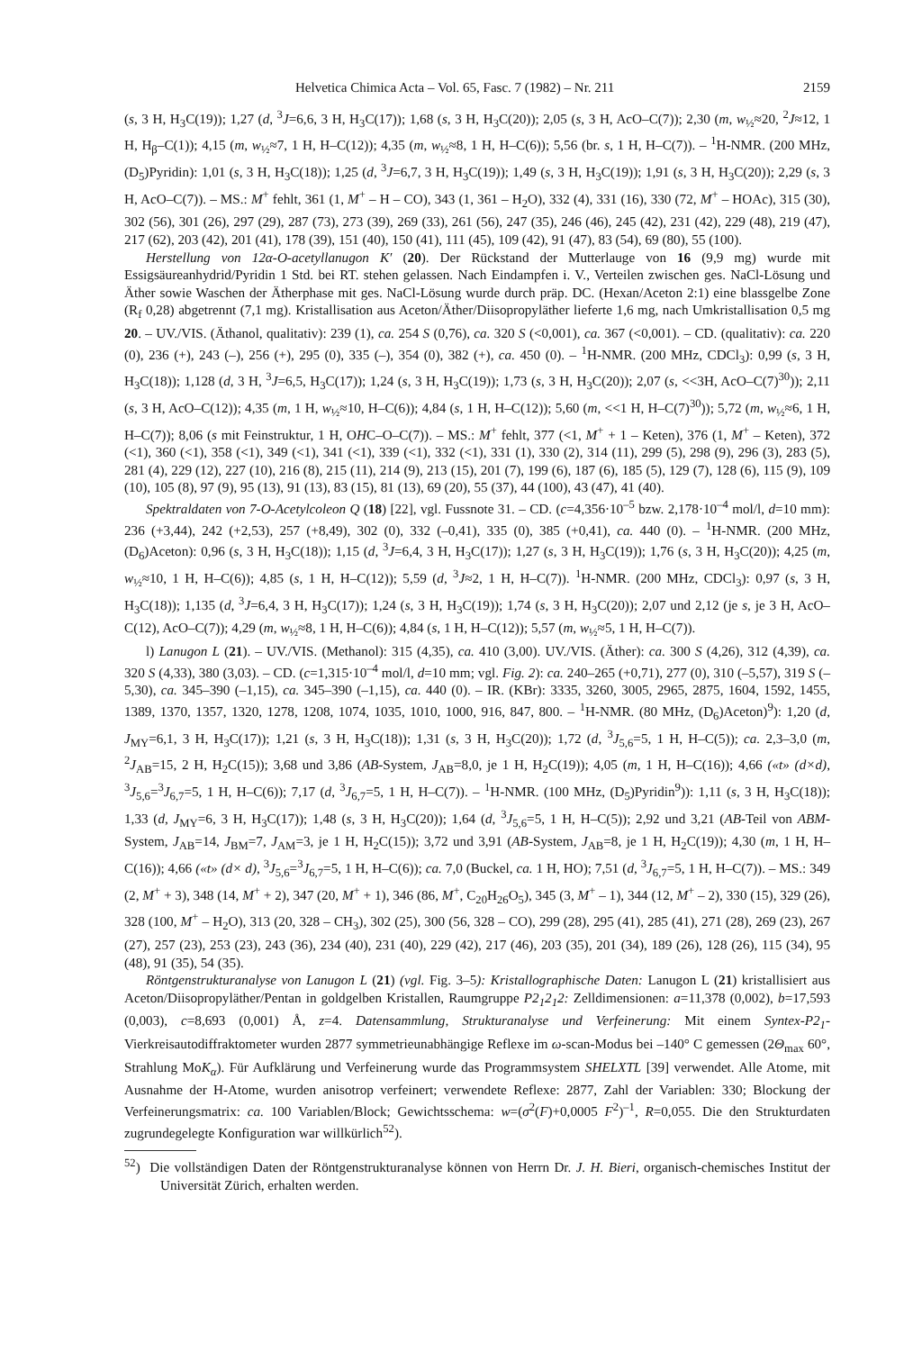Helvetica Chimica Acta – Vol. 65, Fasc. 7 (1982) – Nr. 211 2159
(s, 3 H, H<sub>3</sub>C(19)); 1,27 (d, <sup>3</sup>J=6,6, 3 H, H<sub>3</sub>C(17)); 1,68 (s, 3 H, H<sub>3</sub>C(20)); 2,05 (s, 3 H, AcO–C(7)); 2,30 (m, w<sub>½</sub>≈20, <sup>2</sup>J≈12, 1 H, H<sub>β</sub>–C(1)); 4,15 (m, w<sub>½</sub>≈7, 1 H, H–C(12)); 4,35 (m, w<sub>½</sub>≈8, 1 H, H–C(6)); 5,56 (br. s, 1 H, H–C(7)). – <sup>1</sup>H-NMR. (200 MHz, (D<sub>5</sub>)Pyridin): 1,01 (s, 3 H, H<sub>3</sub>C(18)); 1,25 (d, <sup>3</sup>J=6,7, 3 H, H<sub>3</sub>C(19)); 1,49 (s, 3 H, H<sub>3</sub>C(19)); 1,91 (s, 3 H, H<sub>3</sub>C(20)); 2,29 (s, 3 H, AcO–C(7)). – MS.: M<sup>+</sup> fehlt, 361 (1, M<sup>+</sup> – H – CO), 343 (1, 361 – H<sub>2</sub>O), 332 (4), 331 (16), 330 (72, M<sup>+</sup> – HOAc), 315 (30), 302 (56), 301 (26), 297 (29), 287 (73), 273 (39), 269 (33), 261 (56), 247 (35), 246 (46), 245 (42), 231 (42), 229 (48), 219 (47), 217 (62), 203 (42), 201 (41), 178 (39), 151 (40), 150 (41), 111 (45), 109 (42), 91 (47), 83 (54), 69 (80), 55 (100).
Herstellung von 12α-O-acetyllanugon K′ (20). Der Rückstand der Mutterlauge von 16 (9,9 mg) wurde mit Essigsäureanhydrid/Pyridin 1 Std. bei RT. stehen gelassen. Nach Eindampfen i. V., Verteilen zwischen ges. NaCl-Lösung und Äther sowie Waschen der Ätherphase mit ges. NaCl-Lösung wurde durch präp. DC. (Hexan/Aceton 2:1) eine blassgelbe Zone (R<sub>f</sub> 0,28) abgetrennt (7,1 mg). Kristallisation aus Aceton/Äther/Diisopropyläther lieferte 1,6 mg, nach Umkristallisation 0,5 mg 20. – UV./VIS. (Äthanol, qualitativ): 239 (1), ca. 254 S (0,76), ca. 320 S (<0,001), ca. 367 (<0,001). – CD. (qualitativ): ca. 220 (0), 236 (+), 243 (–), 256 (+), 295 (0), 335 (–), 354 (0), 382 (+), ca. 450 (0). – <sup>1</sup>H-NMR. (200 MHz, CDCl<sub>3</sub>): 0,99 (s, 3 H, H<sub>3</sub>C(18)); 1,128 (d, 3 H, <sup>3</sup>J=6,5, H<sub>3</sub>C(17)); 1,24 (s, 3 H, H<sub>3</sub>C(19)); 1,73 (s, 3 H, H<sub>3</sub>C(20)); 2,07 (s, <<3H, AcO–C(7)<sup>30</sup>)); 2,11 (s, 3 H, AcO–C(12)); 4,35 (m, 1 H, w<sub>½</sub>≈10, H–C(6)); 4,84 (s, 1 H, H–C(12)); 5,60 (m, <<1 H, H–C(7)<sup>30</sup>)); 5,72 (m, w<sub>½</sub>≈6, 1 H, H–C(7)); 8,06 (s mit Feinstruktur, 1 H, OHC–O–C(7)). – MS.: M<sup>+</sup> fehlt, 377 (<1, M<sup>+</sup> + 1 – Keten), 376 (1, M<sup>+</sup> – Keten), 372 (<1), 360 (<1), 358 (<1), 349 (<1), 341 (<1), 339 (<1), 332 (<1), 331 (1), 330 (2), 314 (11), 299 (5), 298 (9), 296 (3), 283 (5), 281 (4), 229 (12), 227 (10), 216 (8), 215 (11), 214 (9), 213 (15), 201 (7), 199 (6), 187 (6), 185 (5), 129 (7), 128 (6), 115 (9), 109 (10), 105 (8), 97 (9), 95 (13), 91 (13), 83 (15), 81 (13), 69 (20), 55 (37), 44 (100), 43 (47), 41 (40).
Spektraldaten von 7-O-Acetylcoleon Q (18) [22], vgl. Fussnote 31. – CD. (c=4,356·10<sup>–5</sup> bzw. 2,178·10<sup>–4</sup> mol/l, d=10 mm): 236 (+3,44), 242 (+2,53), 257 (+8,49), 302 (0), 332 (–0,41), 335 (0), 385 (+0,41), ca. 440 (0). – <sup>1</sup>H-NMR. (200 MHz, (D<sub>6</sub>)Aceton): 0,96 (s, 3 H, H<sub>3</sub>C(18)); 1,15 (d, <sup>3</sup>J=6,4, 3 H, H<sub>3</sub>C(17)); 1,27 (s, 3 H, H<sub>3</sub>C(19)); 1,76 (s, 3 H, H<sub>3</sub>C(20)); 4,25 (m, w<sub>½</sub>≈10, 1 H, H–C(6)); 4,85 (s, 1 H, H–C(12)); 5,59 (d, <sup>3</sup>J≈2, 1 H, H–C(7)). <sup>1</sup>H-NMR. (200 MHz, CDCl<sub>3</sub>): 0,97 (s, 3 H, H<sub>3</sub>C(18)); 1,135 (d, <sup>3</sup>J=6,4, 3 H, H<sub>3</sub>C(17)); 1,24 (s, 3 H, H<sub>3</sub>C(19)); 1,74 (s, 3 H, H<sub>3</sub>C(20)); 2,07 und 2,12 (je s, je 3 H, AcO–C(12), AcO–C(7)); 4,29 (m, w<sub>½</sub>≈8, 1 H, H–C(6)); 4,84 (s, 1 H, H–C(12)); 5,57 (m, w<sub>½</sub>≈5, 1 H, H–C(7)).
l) Lanugon L (21). – UV./VIS. (Methanol): 315 (4,35), ca. 410 (3,00). UV./VIS. (Äther): ca. 300 S (4,26), 312 (4,39), ca. 320 S (4,33), 380 (3,03). – CD. (c=1,315·10<sup>–4</sup> mol/l, d=10 mm; vgl. Fig. 2): ca. 240–265 (+0,71), 277 (0), 310 (–5,57), 319 S (–5,30), ca. 345–390 (–1,15), ca. 345–390 (–1,15), ca. 440 (0). – IR. (KBr): 3335, 3260, 3005, 2965, 2875, 1604, 1592, 1455, 1389, 1370, 1357, 1320, 1278, 1208, 1074, 1035, 1010, 1000, 916, 847, 800. – <sup>1</sup>H-NMR. (80 MHz, (D<sub>6</sub>)Aceton)<sup>9</sup>): 1,20 (d, J<sub>MY</sub>=6,1, 3 H, H<sub>3</sub>C(17)); 1,21 (s, 3 H, H<sub>3</sub>C(18)); 1,31 (s, 3 H, H<sub>3</sub>C(20)); 1,72 (d, <sup>3</sup>J<sub>5,6</sub>=5, 1 H, H–C(5)); ca. 2,3–3,0 (m, <sup>2</sup>J<sub>AB</sub>=15, 2 H, H<sub>2</sub>C(15)); 3,68 und 3,86 (AB-System, J<sub>AB</sub>=8,0, je 1 H, H<sub>2</sub>C(19)); 4,05 (m, 1 H, H–C(16)); 4,66 («t» (d×d), <sup>3</sup>J<sub>5,6</sub>=<sup>3</sup>J<sub>6,7</sub>=5, 1 H, H–C(6)); 7,17 (d, <sup>3</sup>J<sub>6,7</sub>=5, 1 H, H–C(7)). – <sup>1</sup>H-NMR. (100 MHz, (D<sub>5</sub>)Pyridin<sup>9</sup>)): 1,11 (s, 3 H, H<sub>3</sub>C(18)); 1,33 (d, J<sub>MY</sub>=6, 3 H, H<sub>3</sub>C(17)); 1,48 (s, 3 H, H<sub>3</sub>C(20)); 1,64 (d, <sup>3</sup>J<sub>5,6</sub>=5, 1 H, H–C(5)); 2,92 und 3,21 (AB-Teil von ABM-System, J<sub>AB</sub>=14, J<sub>BM</sub>=7, J<sub>AM</sub>=3, je 1 H, H<sub>2</sub>C(15)); 3,72 und 3,91 (AB-System, J<sub>AB</sub>=8, je 1 H, H<sub>2</sub>C(19)); 4,30 (m, 1 H, H–C(16)); 4,66 («t» (d× d), <sup>3</sup>J<sub>5,6</sub>=<sup>3</sup>J<sub>6,7</sub>=5, 1 H, H–C(6)); ca. 7,0 (Buckel, ca. 1 H, HO); 7,51 (d, <sup>3</sup>J<sub>6,7</sub>=5, 1 H, H–C(7)). – MS.: 349 (2, M<sup>+</sup> + 3), 348 (14, M<sup>+</sup> + 2), 347 (20, M<sup>+</sup> + 1), 346 (86, M<sup>+</sup>, C<sub>20</sub>H<sub>26</sub>O<sub>5</sub>), 345 (3, M<sup>+</sup> – 1), 344 (12, M<sup>+</sup> – 2), 330 (15), 329 (26), 328 (100, M<sup>+</sup> – H<sub>2</sub>O), 313 (20, 328 – CH<sub>3</sub>), 302 (25), 300 (56, 328 – CO), 299 (28), 295 (41), 285 (41), 271 (28), 269 (23), 267 (27), 257 (23), 253 (23), 243 (36), 234 (40), 231 (40), 229 (42), 217 (46), 203 (35), 201 (34), 189 (26), 128 (26), 115 (34), 95 (48), 91 (35), 54 (35).
Röntgenstrukturanalyse von Lanugon L (21) (vgl. Fig. 3–5): Kristallographische Daten: Lanugon L (21) kristallisiert aus Aceton/Diisopropyläther/Pentan in goldgelben Kristallen, Raumgruppe P2<sub>1</sub>2<sub>1</sub>2: Zelldimensionen: a=11,378 (0,002), b=17,593 (0,003), c=8,693 (0,001) Å, z=4. Datensammlung, Strukturanalyse und Verfeinerung: Mit einem Syntex-P2<sub>1</sub>-Vierkreisautodiffraktometer wurden 2877 symmetrieunabhängige Reflexe im ω-scan-Modus bei –140° C gemessen (2Θ<sub>max</sub> 60°, Strahlung MoK<sub>α</sub>). Für Aufklärung und Verfeinerung wurde das Programmsystem SHELXTL [39] verwendet. Alle Atome, mit Ausnahme der H-Atome, wurden anisotrop verfeinert; verwendete Reflexe: 2877, Zahl der Variablen: 330; Blockung der Verfeinerungsmatrix: ca. 100 Variablen/Block; Gewichtsschema: w=(σ<sup>2</sup>(F)+0,0005 F<sup>2</sup>)<sup>–1</sup>, R=0,055. Die den Strukturdaten zugrundegelegte Konfiguration war willkürlich<sup>52</sup>).
<sup>52</sup>) Die vollständigen Daten der Röntgenstrukturanalyse können von Herrn Dr. J. H. Bieri, organisch-chemisches Institut der Universität Zürich, erhalten werden.